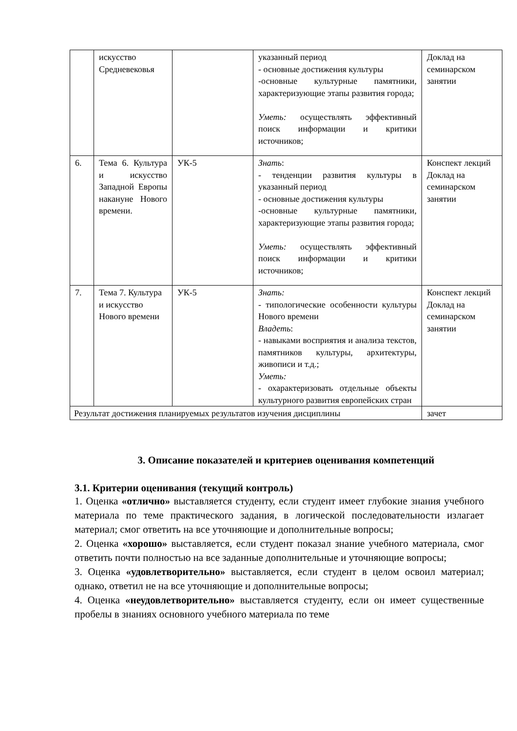| | искусство Средневековья | | указанный период - основные достижения культуры -основные культурные памятники, характеризующие этапы развития города; Уметь: осуществлять эффективный поиск информации и критики источников; | Доклад на семинарском занятии |
| 6. | Тема 6. Культура и искусство Западной Европы накануне Нового времени. | УК-5 | Знать : - тенденции развития культуры в указанный период - основные достижения культуры -основные культурные памятники, характеризующие этапы развития города; Уметь: осуществлять эффективный поиск информации и критики источников; | Конспект лекций Доклад на семинарском занятии |
| 7. | Тема 7. Культура и искусство Нового времени | УК-5 | Знать: - типологические особенности культуры Нового времени Владеть : - навыками восприятия и анализа текстов, памятников культуры, архитектуры, живописи и т.д.; Уметь: - охарактеризовать отдельные объекты культурного развития европейских стран | Конспект лекций Доклад на семинарском занятии |
| Результат достижения планируемых результатов изучения дисциплины | | | | зачет |
3. Описание показателей и критериев оценивания компетенций
3.1. Критерии оценивания (текущий контроль)
1. Оценка «отлично» выставляется студенту, если студент имеет глубокие знания учебного материала по теме практического задания, в логической последовательности излагает материал; смог ответить на все уточняющие и дополнительные вопросы;
2. Оценка «хорошо» выставляется, если студент показал знание учебного материала, смог ответить почти полностью на все заданные дополнительные и уточняющие вопросы;
3. Оценка «удовлетворительно» выставляется, если студент в целом освоил материал; однако, ответил не на все уточняющие и дополнительные вопросы;
4. Оценка «неудовлетворительно» выставляется студенту, если он имеет существенные пробелы в знаниях основного учебного материала по теме